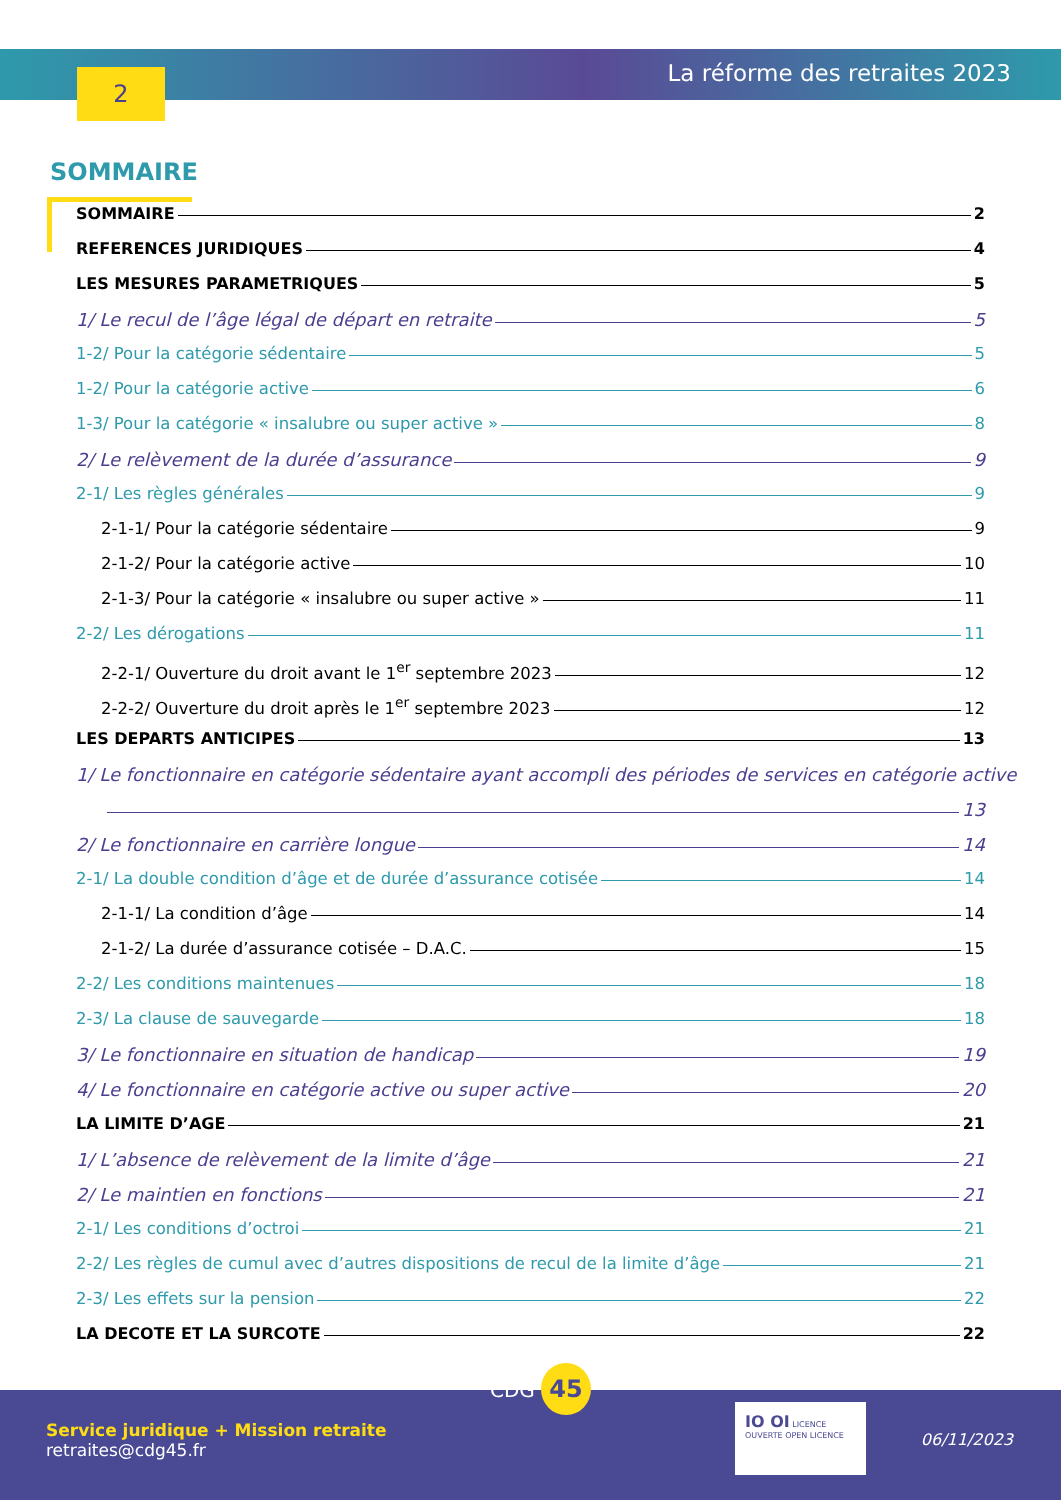2 La réforme des retraites 2023
SOMMAIRE
SOMMAIRE 2
REFERENCES JURIDIQUES 4
LES MESURES PARAMETRIQUES 5
1/ Le recul de l’âge légal de départ en retraite 5
1-2/ Pour la catégorie sédentaire 5
1-2/ Pour la catégorie active 6
1-3/ Pour la catégorie « insalubre ou super active » 8
2/ Le relèvement de la durée d’assurance 9
2-1/ Les règles générales 9
2-1-1/ Pour la catégorie sédentaire 9
2-1-2/ Pour la catégorie active 10
2-1-3/ Pour la catégorie « insalubre ou super active » 11
2-2/ Les dérogations 11
2-2-1/ Ouverture du droit avant le 1<sup>er</sup> septembre 2023 12
2-2-2/ Ouverture du droit après le 1<sup>er</sup> septembre 2023 12
LES DEPARTS ANTICIPES 13
1/ Le fonctionnaire en catégorie sédentaire ayant accompli des périodes de services en catégorie active
13
2/ Le fonctionnaire en carrière longue 14
2-1/ La double condition d’âge et de durée d’assurance cotisée 14
2-1-1/ La condition d’âge 14
2-1-2/ La durée d’assurance cotisée – D.A.C. 15
2-2/ Les conditions maintenues 18
2-3/ La clause de sauvegarde 18
3/ Le fonctionnaire en situation de handicap 19
4/ Le fonctionnaire en catégorie active ou super active 20
LA LIMITE D’AGE 21
1/ L’absence de relèvement de la limite d’âge 21
2/ Le maintien en fonctions 21
2-1/ Les conditions d’octroi 21
2-2/ Les règles de cumul avec d’autres dispositions de recul de la limite d’âge 21
2-3/ Les effets sur la pension 22
LA DECOTE ET LA SURCOTE 22
CDG 45
Service juridique + Mission retraite
retraites@cdg45.fr
IO OI LICENCE OUVERTE OPEN LICENCE
06/11/2023